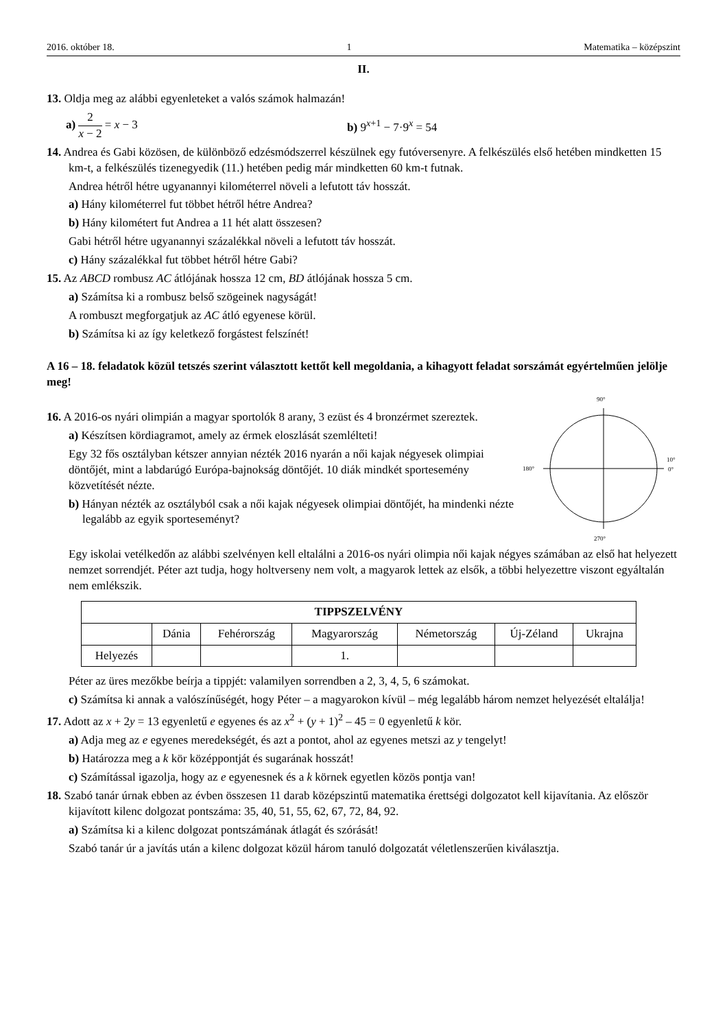2016. október 18. 1 Matematika – középszint
II.
13. Oldja meg az alábbi egyenleteket a valós számok halmazán!
a) 2 x − 2 = x − 3
b) 9<sup>x+1</sup> − 7·9<sup>x</sup> = 54
14. Andrea és Gabi közösen, de különböző edzésmódszerrel készülnek egy futóversenyre. A felkészülés első hetében mindketten 15 km-t, a felkészülés tizenegyedik (11.) hetében pedig már mindketten 60 km-t futnak.
Andrea hétről hétre ugyanannyi kilométerrel növeli a lefutott táv hosszát.
a) Hány kilométerrel fut többet hétről hétre Andrea?
b) Hány kilométert fut Andrea a 11 hét alatt összesen?
Gabi hétről hétre ugyanannyi százalékkal növeli a lefutott táv hosszát.
c) Hány százalékkal fut többet hétről hétre Gabi?
15. Az ABCD rombusz AC átlójának hossza 12 cm, BD átlójának hossza 5 cm.
a) Számítsa ki a rombusz belső szögeinek nagyságát!
A rombuszt megforgatjuk az AC átló egyenese körül.
b) Számítsa ki az így keletkező forgástest felszínét!
A 16 – 18. feladatok közül tetszés szerint választott kettőt kell megoldania, a kihagyott feladat sorszámát egyértelműen jelölje meg!
16. A 2016-os nyári olimpián a magyar sportolók 8 arany, 3 ezüst és 4 bronzérmet szereztek.
a) Készítsen kördiagramot, amely az érmek eloszlását szemlélteti!
Egy 32 fős osztályban kétszer annyian nézték 2016 nyarán a női kajak négyesek olimpiai döntőjét, mint a labdarúgó Európa-bajnokság döntőjét. 10 diák mindkét sportesemény közvetítését nézte.
b) Hányan nézték az osztályból csak a női kajak négyesek olimpiai döntőjét, ha mindenki nézte legalább az egyik sporteseményt?
90°
180°
10°
0°
270°
Egy iskolai vetélkedőn az alábbi szelvényen kell eltalálni a 2016-os nyári olimpia női kajak négyes számában az első hat helyezett nemzet sorrendjét. Péter azt tudja, hogy holtverseny nem volt, a magyarok lettek az elsők, a többi helyezettre viszont egyáltalán nem emlékszik.
| TIPPSZELVÉNY | | | | | | |
| --- | --- | --- | --- | --- | --- | --- |
| | Dánia | Fehérország | Magyarország | Németország | Új-Zéland | Ukrajna |
| Helyezés | | | 1. | | | |
Péter az üres mezőkbe beírja a tippjét: valamilyen sorrendben a 2, 3, 4, 5, 6 számokat.
c) Számítsa ki annak a valószínűségét, hogy Péter – a magyarokon kívül – még legalább három nemzet helyezését eltalálja!
17. Adott az x + 2y = 13 egyenletű e egyenes és az x<sup>2</sup> + (y + 1)<sup>2</sup> – 45 = 0 egyenletű k kör.
a) Adja meg az e egyenes meredekségét, és azt a pontot, ahol az egyenes metszi az y tengelyt!
b) Határozza meg a k kör középpontját és sugarának hosszát!
c) Számítással igazolja, hogy az e egyenesnek és a k körnek egyetlen közös pontja van!
18. Szabó tanár úrnak ebben az évben összesen 11 darab középszintű matematika érettségi dolgozatot kell kijavítania. Az először kijavított kilenc dolgozat pontszáma: 35, 40, 51, 55, 62, 67, 72, 84, 92.
a) Számítsa ki a kilenc dolgozat pontszámának átlagát és szórását!
Szabó tanár úr a javítás után a kilenc dolgozat közül három tanuló dolgozatát véletlenszerűen kiválasztja.